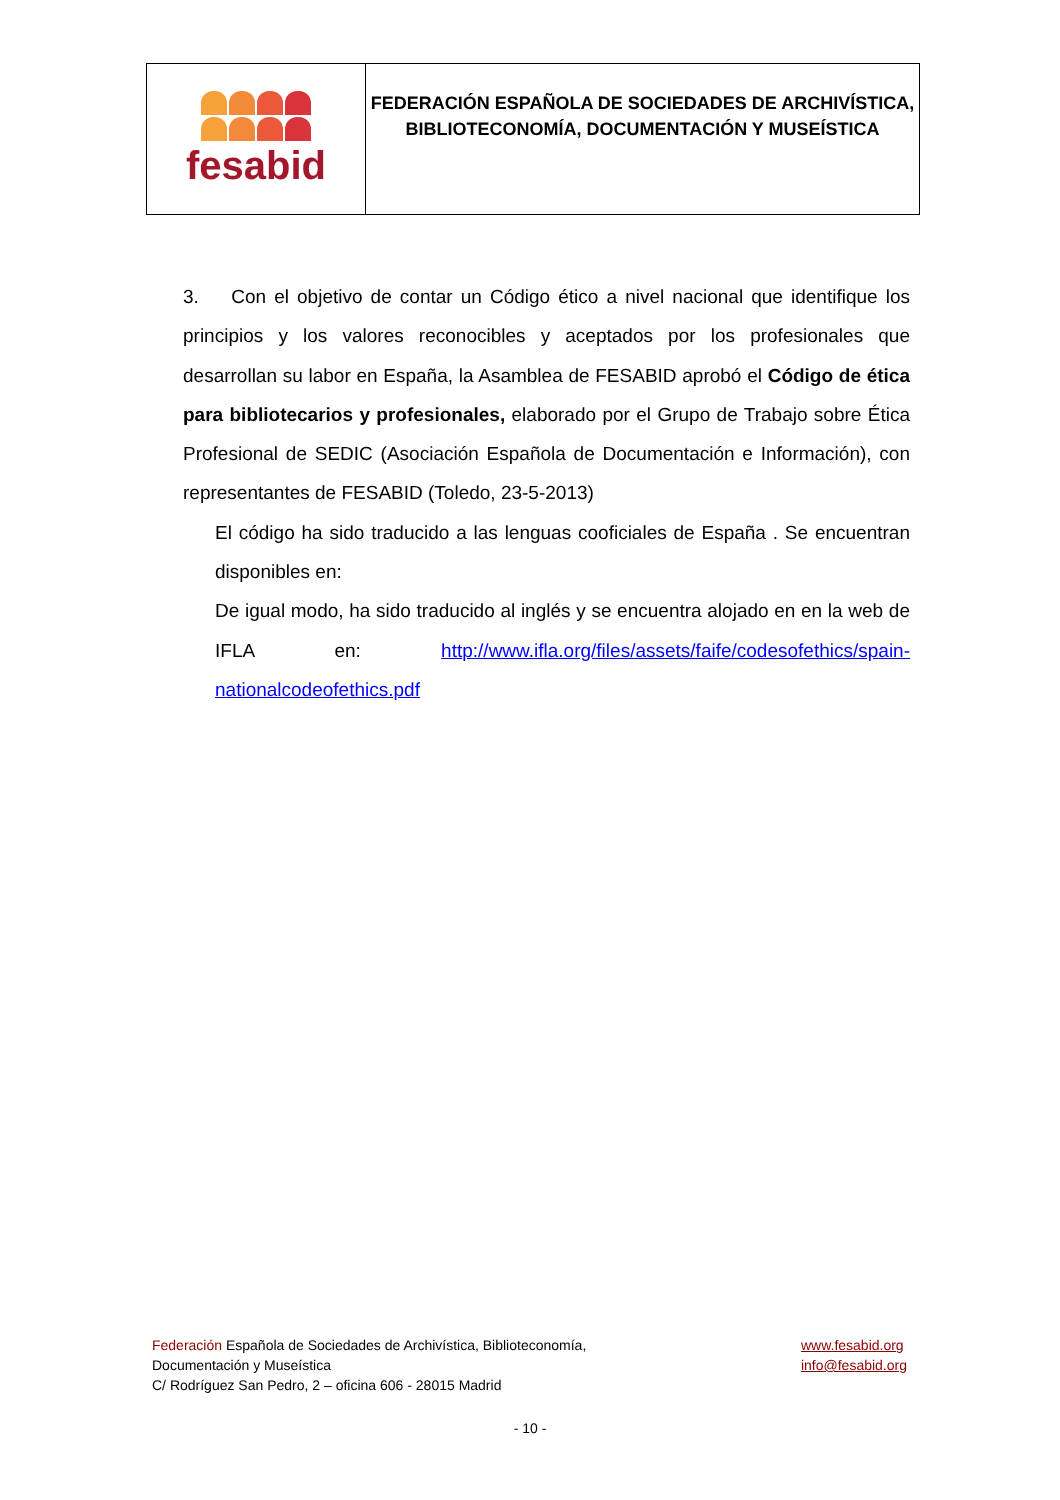fesabid
FEDERACIÓN ESPAÑOLA DE SOCIEDADES DE ARCHIVÍSTICA,
BIBLIOTECONOMÍA, DOCUMENTACIÓN Y MUSEÍSTICA
3. Con el objetivo de contar un Código ético a nivel nacional que identifique los principios y los valores reconocibles y aceptados por los profesionales que desarrollan su labor en España, la Asamblea de FESABID aprobó el Código de ética para bibliotecarios y profesionales, elaborado por el Grupo de Trabajo sobre Ética Profesional de SEDIC (Asociación Española de Documentación e Información), con representantes de FESABID (Toledo, 23-5-2013)
El código ha sido traducido a las lenguas cooficiales de España . Se encuentran disponibles en:
De igual modo, ha sido traducido al inglés y se encuentra alojado en en la web de IFLA en: http://www.ifla.org/files/assets/faife/codesofethics/spain-nationalcodeofethics.pdf
Federación Española de Sociedades de Archivística, Biblioteconomía,
Documentación y Museística
C/ Rodríguez San Pedro, 2 – oficina 606 - 28015 Madrid
www.fesabid.org
info@fesabid.org
- 10 -